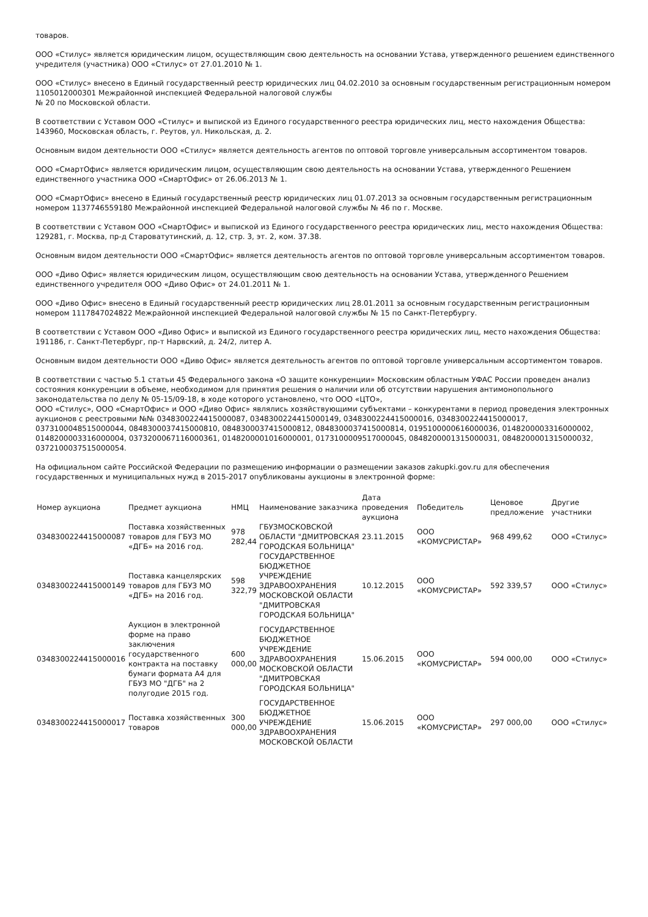товаров.
ООО «Стилус» является юридическим лицом, осуществляющим свою деятельность на основании Устава, утвержденного решением единственного учредителя (участника) ООО «Стилус» от 27.01.2010 № 1.
ООО «Стилус» внесено в Единый государственный реестр юридических лиц 04.02.2010 за основным государственным регистрационным номером 1105012000301 Межрайонной инспекцией Федеральной налоговой службы
№ 20 по Московской области.
В соответствии с Уставом ООО «Стилус» и выпиской из Единого государственного реестра юридических лиц, место нахождения Общества: 143960, Московская область, г. Реутов, ул. Никольская, д. 2.
Основным видом деятельности ООО «Стилус» является деятельность агентов по оптовой торговле универсальным ассортиментом товаров.
ООО «СмартОфис» является юридическим лицом, осуществляющим свою деятельность на основании Устава, утвержденного Решением единственного участника ООО «СмартОфис» от 26.06.2013 № 1.
ООО «СмартОфис» внесено в Единый государственный реестр юридических лиц 01.07.2013 за основным государственным регистрационным номером 1137746559180 Межрайонной инспекцией Федеральной налоговой службы № 46 по г. Москве.
В соответствии с Уставом ООО «СмартОфис» и выпиской из Единого государственного реестра юридических лиц, место нахождения Общества: 129281, г. Москва, пр-д Староватутинский, д. 12, стр. 3, эт. 2, ком. 37.38.
Основным видом деятельности ООО «СмартОфис» является деятельность агентов по оптовой торговле универсальным ассортиментом товаров.
ООО «Диво Офис» является юридическим лицом, осуществляющим свою деятельность на основании Устава, утвержденного Решением единственного учредителя ООО «Диво Офис» от 24.01.2011 № 1.
ООО «Диво Офис» внесено в Единый государственный реестр юридических лиц 28.01.2011 за основным государственным регистрационным номером 1117847024822 Межрайонной инспекцией Федеральной налоговой службы № 15 по Санкт-Петербургу.
В соответствии с Уставом ООО «Диво Офис» и выпиской из Единого государственного реестра юридических лиц, место нахождения Общества: 191186, г. Санкт-Петербург, пр-т Нарвский, д. 24/2, литер А.
Основным видом деятельности ООО «Диво Офис» является деятельность агентов по оптовой торговле универсальным ассортиментом товаров.
В соответствии с частью 5.1 статьи 45 Федерального закона «О защите конкуренции» Московским областным УФАС России проведен анализ состояния конкуренции в объеме, необходимом для принятия решения о наличии или об отсутствии нарушения антимонопольного законодательства по делу № 05-15/09-18, в ходе которого установлено, что ООО «ЦТО»,
ООО «Стилус», ООО «СмартОфис» и ООО «Диво Офис» являлись хозяйствующими субъектами – конкурентами в период проведения электронных аукционов с реестровыми №№ 0348300224415000087, 0348300224415000149, 0348300224415000016, 0348300224415000017, 0373100048515000044, 0848300037415000810, 0848300037415000812, 0848300037415000814, 0195100000616000036, 0148200003316000002, 0148200003316000004, 0373200067116000361, 0148200001016000001, 0173100009517000045, 0848200001315000031, 0848200001315000032, 0372100037515000054.
На официальном сайте Российской Федерации по размещению информации о размещении заказов zakupki.gov.ru для обеспечения государственных и муниципальных нужд в 2015-2017 опубликованы аукционы в электронной форме:
| Номер аукциона | Предмет аукциона | НМЦ | Наименование заказчика | Дата проведения аукциона | Победитель | Ценовое предложение | Другие участники |
| --- | --- | --- | --- | --- | --- | --- | --- |
| 0348300224415000087 | Поставка хозяйственных товаров для ГБУЗ МО «ДГБ» на 2016 год. | 978 282,44 | ГБУЗМОСКОВСКОЙ ОБЛАСТИ "ДМИТРОВСКАЯ ГОРОДСКАЯ БОЛЬНИЦА" | 23.11.2015 | ООО «КОМУСРИСТАР» | 968 499,62 | ООО «Стилус» |
| 0348300224415000149 | Поставка канцелярских товаров для ГБУЗ МО «ДГБ» на 2016 год. | 598 322,79 | ГОСУДАРСТВЕННОЕ БЮДЖЕТНОЕ УЧРЕЖДЕНИЕ ЗДРАВООХРАНЕНИЯ МОСКОВСКОЙ ОБЛАСТИ "ДМИТРОВСКАЯ ГОРОДСКАЯ БОЛЬНИЦА" | 10.12.2015 | ООО «КОМУСРИСТАР» | 592 339,57 | ООО «Стилус» |
| 0348300224415000016 | Аукцион в электронной форме на право заключения государственного контракта на поставку бумаги формата А4 для ГБУЗ МО "ДГБ" на 2 полугодие 2015 год. | 600 000,00 | ГОСУДАРСТВЕННОЕ БЮДЖЕТНОЕ УЧРЕЖДЕНИЕ ЗДРАВООХРАНЕНИЯ МОСКОВСКОЙ ОБЛАСТИ "ДМИТРОВСКАЯ ГОРОДСКАЯ БОЛЬНИЦА" | 15.06.2015 | ООО «КОМУСРИСТАР» | 594 000,00 | ООО «Стилус» |
| 0348300224415000017 | Поставка хозяйственных товаров | 300 000,00 | ГОСУДАРСТВЕННОЕ БЮДЖЕТНОЕ УЧРЕЖДЕНИЕ ЗДРАВООХРАНЕНИЯ МОСКОВСКОЙ ОБЛАСТИ | 15.06.2015 | ООО «КОМУСРИСТАР» | 297 000,00 | ООО «Стилус» |